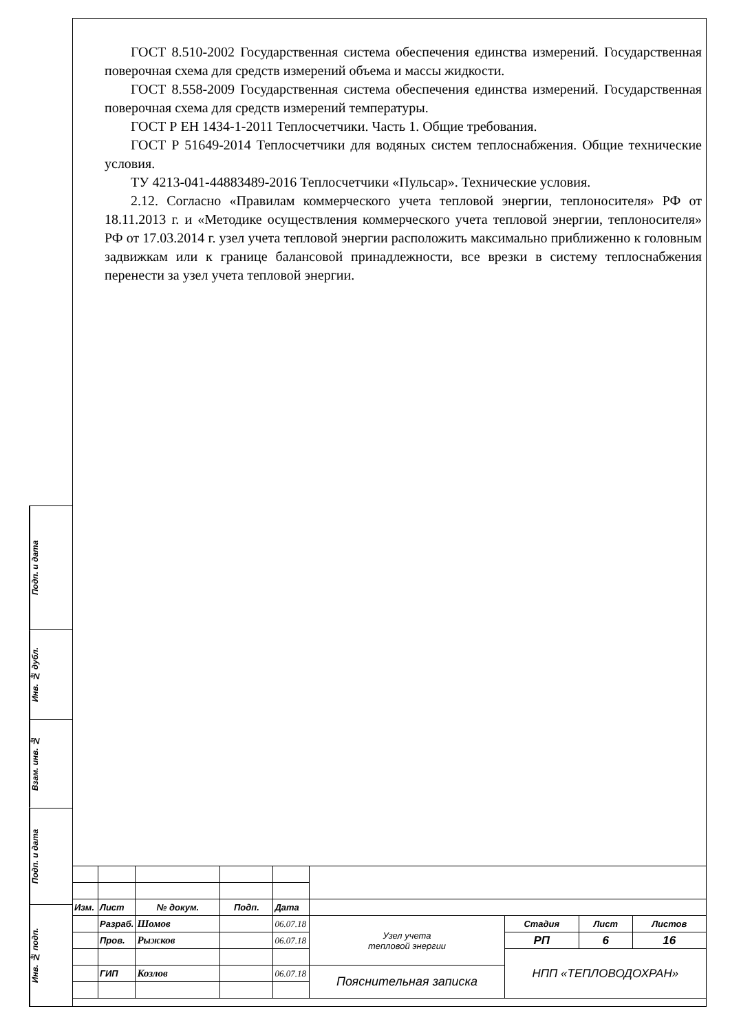ГОСТ 8.510-2002 Государственная система обеспечения единства измерений. Государственная поверочная схема для средств измерений объема и массы жидкости.
ГОСТ 8.558-2009 Государственная система обеспечения единства измерений. Государственная поверочная схема для средств измерений температуры.
ГОСТ Р ЕН 1434-1-2011 Теплосчетчики. Часть 1. Общие требования.
ГОСТ Р 51649-2014 Теплосчетчики для водяных систем теплоснабжения. Общие технические условия.
ТУ 4213-041-44883489-2016 Теплосчетчики «Пульсар». Технические условия.
2.12. Согласно «Правилам коммерческого учета тепловой энергии, теплоносителя» РФ от 18.11.2013 г. и «Методике осуществления коммерческого учета тепловой энергии, теплоносителя» РФ от 17.03.2014 г. узел учета тепловой энергии расположить максимально приближенно к головным задвижкам или к границе балансовой принадлежности, все врезки в систему теплоснабжения перенести за узел учета тепловой энергии.
Подп. и дата
Инв. № дубл.
Взам. инв. №
Подп. и дата
Инв. № подп.
| Изм. | Лист | № докум. | Подп. | Дата | | | | |
| | Разраб. | Шомов | | 06.07.18 | Узел учета тепловой энергии | Стадия | Лист | Листов |
| | Пров. | Рыжков | | 06.07.18 | | РП | 6 | 16 |
| | | | | | | НПП «ТЕПЛОВОДОХРАН» | | |
| | ГИП | Козлов | | 06.07.18 | Пояснительная записка | | | |